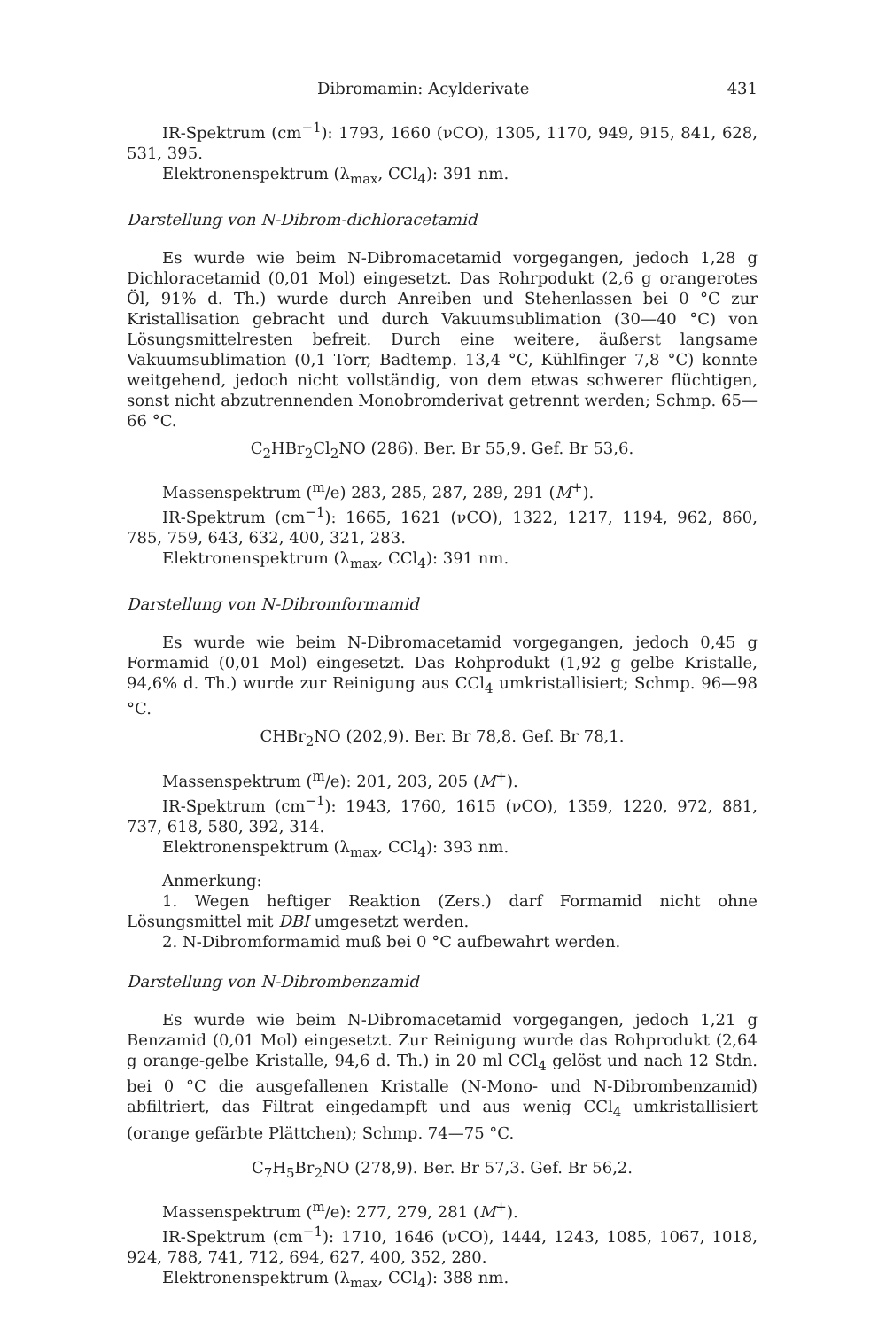Dibromamin: Acylderivate 431
IR-Spektrum (cm<sup>−1</sup>): 1793, 1660 (νCO), 1305, 1170, 949, 915, 841, 628, 531, 395.
Elektronenspektrum (λ<sub>max</sub>, CCl<sub>4</sub>): 391 nm.
Darstellung von N-Dibrom-dichloracetamid
Es wurde wie beim N-Dibromacetamid vorgegangen, jedoch 1,28 g Dichloracetamid (0,01 Mol) eingesetzt. Das Rohrpodukt (2,6 g orangerotes Öl, 91% d. Th.) wurde durch Anreiben und Stehenlassen bei 0 °C zur Kristallisation gebracht und durch Vakuumsublimation (30—40 °C) von Lösungsmittelresten befreit. Durch eine weitere, äußerst langsame Vakuumsublimation (0,1 Torr, Badtemp. 13,4 °C, Kühlfinger 7,8 °C) konnte weitgehend, jedoch nicht vollständig, von dem etwas schwerer flüchtigen, sonst nicht abzutrennenden Monobromderivat getrennt werden; Schmp. 65—66 °C.
C<sub>2</sub>HBr<sub>2</sub>Cl<sub>2</sub>NO (286). Ber. Br 55,9. Gef. Br 53,6.
Massenspektrum (<sup>m</sup>/e) 283, 285, 287, 289, 291 (M<sup>+</sup>).
IR-Spektrum (cm<sup>−1</sup>): 1665, 1621 (νCO), 1322, 1217, 1194, 962, 860, 785, 759, 643, 632, 400, 321, 283.
Elektronenspektrum (λ<sub>max</sub>, CCl<sub>4</sub>): 391 nm.
Darstellung von N-Dibromformamid
Es wurde wie beim N-Dibromacetamid vorgegangen, jedoch 0,45 g Formamid (0,01 Mol) eingesetzt. Das Rohprodukt (1,92 g gelbe Kristalle, 94,6% d. Th.) wurde zur Reinigung aus CCl<sub>4</sub> umkristallisiert; Schmp. 96—98 °C.
CHBr<sub>2</sub>NO (202,9). Ber. Br 78,8. Gef. Br 78,1.
Massenspektrum (<sup>m</sup>/e): 201, 203, 205 (M<sup>+</sup>).
IR-Spektrum (cm<sup>−1</sup>): 1943, 1760, 1615 (νCO), 1359, 1220, 972, 881, 737, 618, 580, 392, 314.
Elektronenspektrum (λ<sub>max</sub>, CCl<sub>4</sub>): 393 nm.
Anmerkung:
1. Wegen heftiger Reaktion (Zers.) darf Formamid nicht ohne Lösungsmittel mit DBI umgesetzt werden.
2. N-Dibromformamid muß bei 0 °C aufbewahrt werden.
Darstellung von N-Dibrombenzamid
Es wurde wie beim N-Dibromacetamid vorgegangen, jedoch 1,21 g Benzamid (0,01 Mol) eingesetzt. Zur Reinigung wurde das Rohprodukt (2,64 g orange-gelbe Kristalle, 94,6 d. Th.) in 20 ml CCl<sub>4</sub> gelöst und nach 12 Stdn. bei 0 °C die ausgefallenen Kristalle (N-Mono- und N-Dibrombenzamid) abfiltriert, das Filtrat eingedampft und aus wenig CCl<sub>4</sub> umkristallisiert (orange gefärbte Plättchen); Schmp. 74—75 °C.
C<sub>7</sub>H<sub>5</sub>Br<sub>2</sub>NO (278,9). Ber. Br 57,3. Gef. Br 56,2.
Massenspektrum (<sup>m</sup>/e): 277, 279, 281 (M<sup>+</sup>).
IR-Spektrum (cm<sup>−1</sup>): 1710, 1646 (νCO), 1444, 1243, 1085, 1067, 1018, 924, 788, 741, 712, 694, 627, 400, 352, 280.
Elektronenspektrum (λ<sub>max</sub>, CCl<sub>4</sub>): 388 nm.